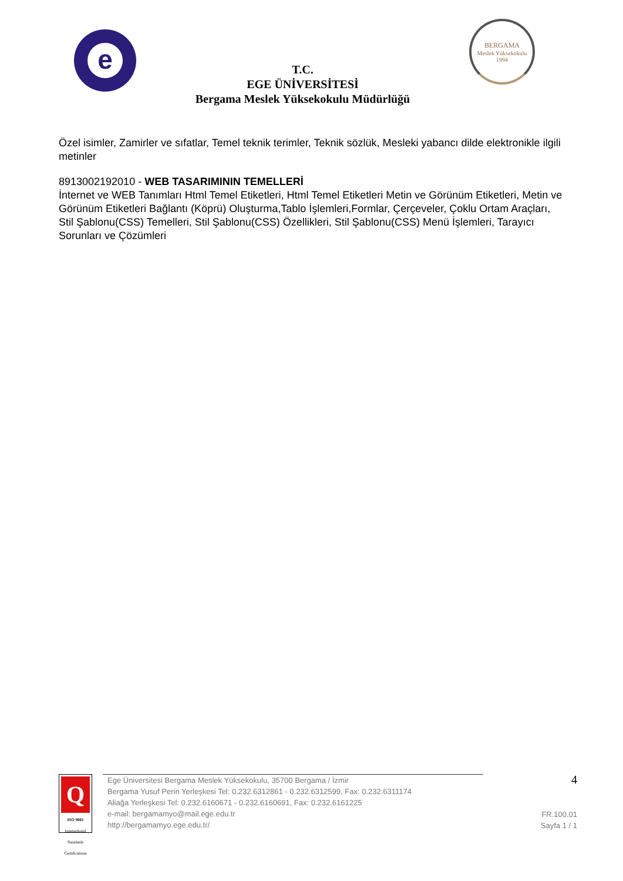e
T.C.
EGE ÜNİVERSİTESİ
Bergama Meslek Yüksekokulu Müdürlüğü
BERGAMA
Meslek Yüksekokulu
1994
Özel isimler, Zamirler ve sıfatlar, Temel teknik terimler, Teknik sözlük, Mesleki yabancı dilde elektronikle ilgili metinler
8913002192010 - WEB TASARIMININ TEMELLERİ
İnternet ve WEB Tanımları Html Temel Etiketleri, Html Temel Etiketleri Metin ve Görünüm Etiketleri, Metin ve Görünüm Etiketleri Bağlantı (Köprü) Oluşturma,Tablo İşlemleri,Formlar, Çerçeveler, Çoklu Ortam Araçları, Stil Şablonu(CSS) Temelleri, Stil Şablonu(CSS) Özellikleri, Stil Şablonu(CSS) Menü İşlemleri, Tarayıcı Sorunları ve Çözümleri
Q
ISO 9001
International Standards Certifications
Ege Üniversitesi Bergama Meslek Yüksekokulu, 35700 Bergama / İzmir
Bergama Yusuf Perin Yerleşkesi Tel: 0.232.6312861 - 0.232.6312599, Fax: 0.232.6311174
Aliağa Yerleşkesi Tel: 0.232.6160671 - 0.232.6160691, Fax: 0.232.6161225
e-mail: bergamamyo@mail.ege.edu.tr
http://bergamamyo.ege.edu.tr/
4
FR.100.01
Sayfa 1 / 1